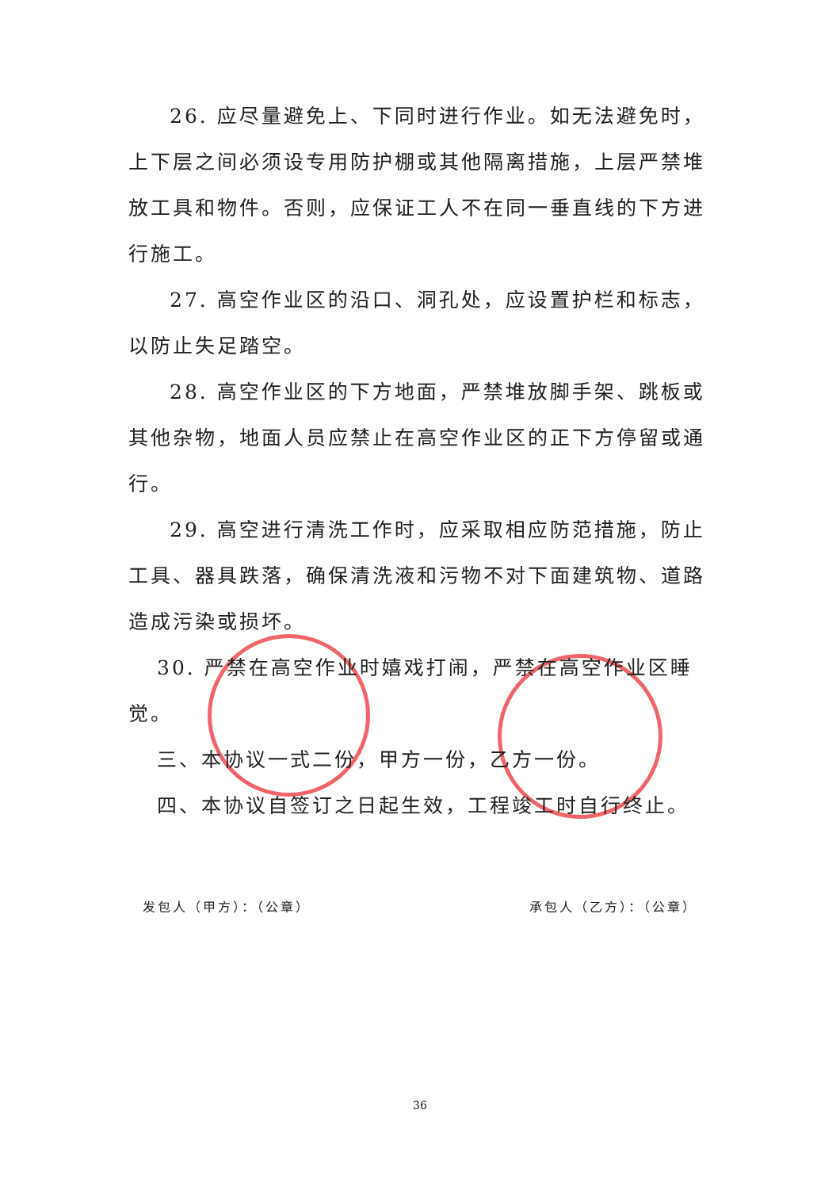26. 应尽量避免上、下同时进行作业。如无法避免时，上下层之间必须设专用防护棚或其他隔离措施，上层严禁堆放工具和物件。否则，应保证工人不在同一垂直线的下方进行施工。
27. 高空作业区的沿口、洞孔处，应设置护栏和标志，以防止失足踏空。
28. 高空作业区的下方地面，严禁堆放脚手架、跳板或其他杂物，地面人员应禁止在高空作业区的正下方停留或通行。
29. 高空进行清洗工作时，应采取相应防范措施，防止工具、器具跌落，确保清洗液和污物不对下面建筑物、道路造成污染或损坏。
30. 严禁在高空作业时嬉戏打闹，严禁在高空作业区睡觉。
三、本协议一式二份，甲方一份，乙方一份。
四、本协议自签订之日起生效，工程竣工时自行终止。
发包人（甲方）：（公章） 承包人（乙方）：（公章）
36